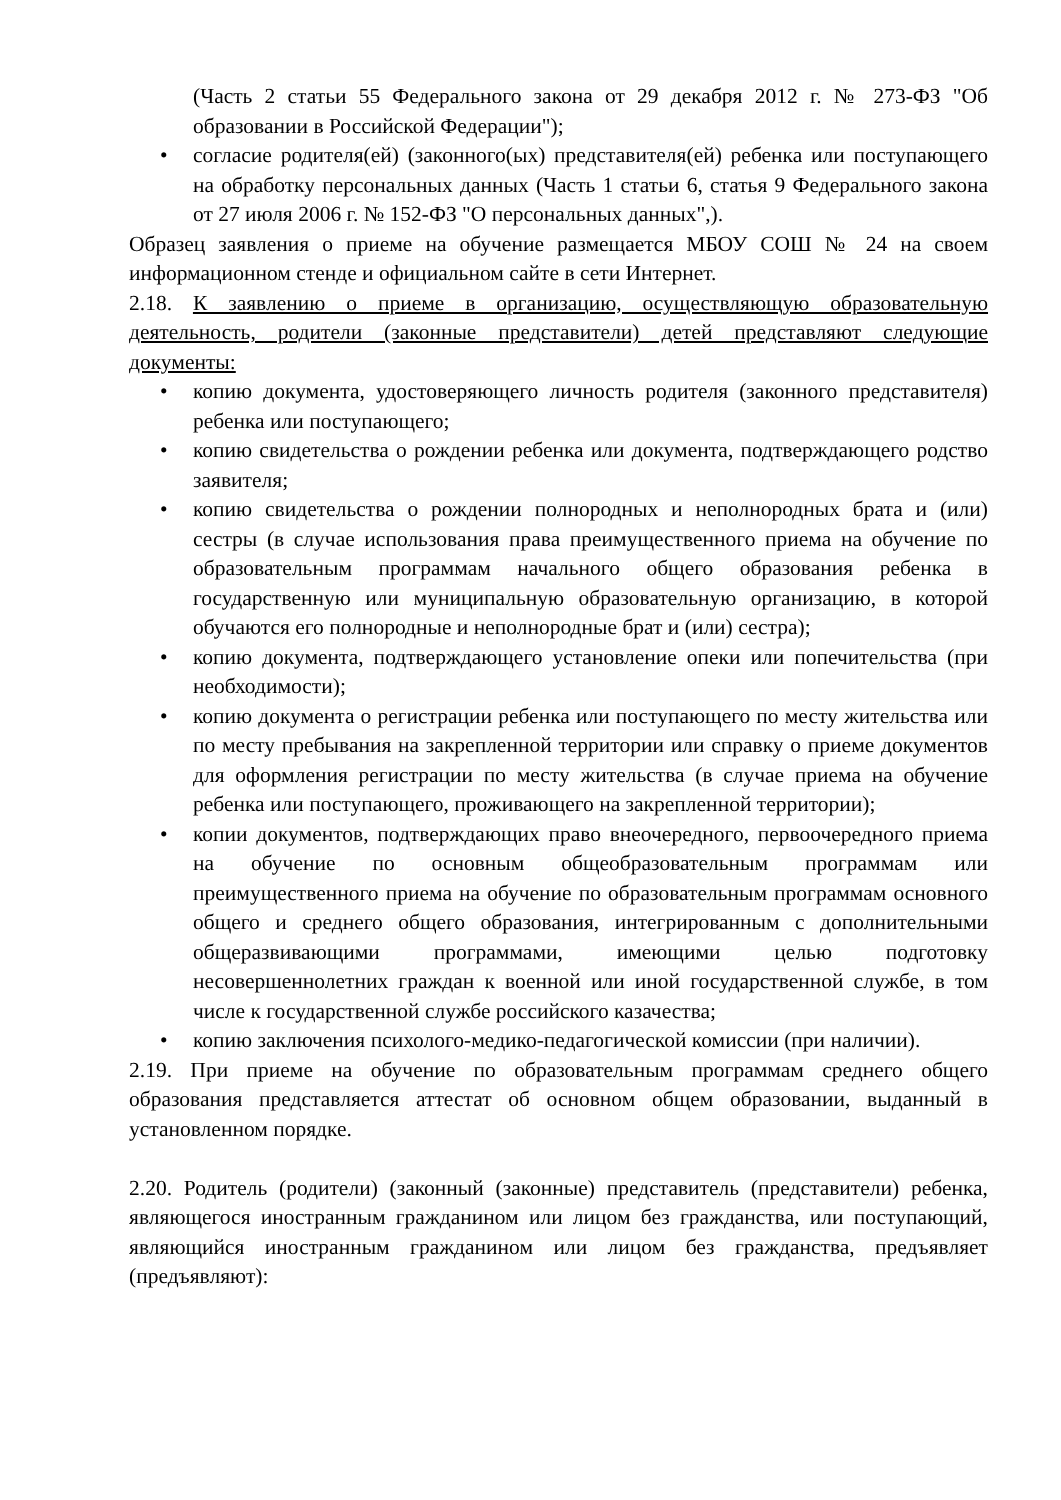(Часть 2 статьи 55 Федерального закона от 29 декабря 2012 г. № 273-ФЗ "Об образовании в Российской Федерации");
• согласие родителя(ей) (законного(ых) представителя(ей) ребенка или поступающего на обработку персональных данных (Часть 1 статьи 6, статья 9 Федерального закона от 27 июля 2006 г. № 152-ФЗ "О персональных данных",).
Образец заявления о приеме на обучение размещается МБОУ СОШ № 24 на своем информационном стенде и официальном сайте в сети Интернет.
2.18. К заявлению о приеме в организацию, осуществляющую образовательную деятельность, родители (законные представители) детей представляют следующие документы:
• копию документа, удостоверяющего личность родителя (законного представителя) ребенка или поступающего;
• копию свидетельства о рождении ребенка или документа, подтверждающего родство заявителя;
• копию свидетельства о рождении полнородных и неполнородных брата и (или) сестры (в случае использования права преимущественного приема на обучение по образовательным программам начального общего образования ребенка в государственную или муниципальную образовательную организацию, в которой обучаются его полнородные и неполнородные брат и (или) сестра);
• копию документа, подтверждающего установление опеки или попечительства (при необходимости);
• копию документа о регистрации ребенка или поступающего по месту жительства или по месту пребывания на закрепленной территории или справку о приеме документов для оформления регистрации по месту жительства (в случае приема на обучение ребенка или поступающего, проживающего на закрепленной территории);
• копии документов, подтверждающих право внеочередного, первоочередного приема на обучение по основным общеобразовательным программам или преимущественного приема на обучение по образовательным программам основного общего и среднего общего образования, интегрированным с дополнительными общеразвивающими программами, имеющими целью подготовку несовершеннолетних граждан к военной или иной государственной службе, в том числе к государственной службе российского казачества;
• копию заключения психолого-медико-педагогической комиссии (при наличии).
2.19. При приеме на обучение по образовательным программам среднего общего образования представляется аттестат об основном общем образовании, выданный в установленном порядке.
2.20. Родитель (родители) (законный (законные) представитель (представители) ребенка, являющегося иностранным гражданином или лицом без гражданства, или поступающий, являющийся иностранным гражданином или лицом без гражданства, предъявляет (предъявляют):